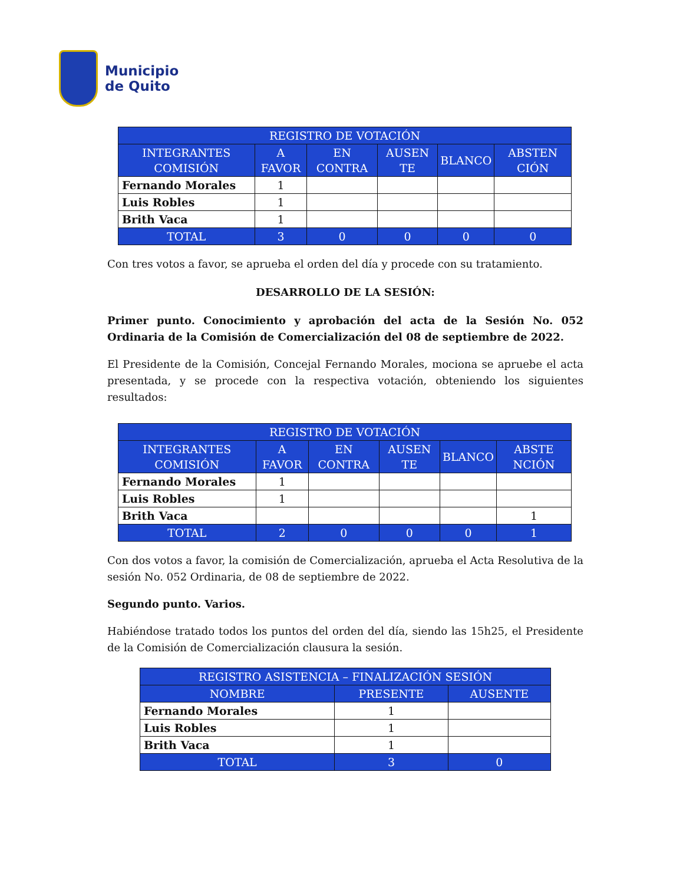Municipio
de Quito
| REGISTRO DE VOTACIÓN | | | | | |
| --- | --- | --- | --- | --- | --- |
| INTEGRANTES COMISIÓN | A FAVOR | EN CONTRA | AUSEN TE | BLANCO | ABSTEN CIÓN |
| Fernando Morales | 1 | | | | |
| Luis Robles | 1 | | | | |
| Brith Vaca | 1 | | | | |
| TOTAL | 3 | 0 | 0 | 0 | 0 |
Con tres votos a favor, se aprueba el orden del día y procede con su tratamiento.
DESARROLLO DE LA SESIÓN:
Primer punto. Conocimiento y aprobación del acta de la Sesión No. 052 Ordinaria de la Comisión de Comercialización del 08 de septiembre de 2022.
El Presidente de la Comisión, Concejal Fernando Morales, mociona se apruebe el acta presentada, y se procede con la respectiva votación, obteniendo los siguientes resultados:
| REGISTRO DE VOTACIÓN | | | | | |
| --- | --- | --- | --- | --- | --- |
| INTEGRANTES COMISIÓN | A FAVOR | EN CONTRA | AUSEN TE | BLANCO | ABSTE NCIÓN |
| Fernando Morales | 1 | | | | |
| Luis Robles | 1 | | | | |
| Brith Vaca | | | | | 1 |
| TOTAL | 2 | 0 | 0 | 0 | 1 |
Con dos votos a favor, la comisión de Comercialización, aprueba el Acta Resolutiva de la sesión No. 052 Ordinaria, de 08 de septiembre de 2022.
Segundo punto. Varios.
Habiéndose tratado todos los puntos del orden del día, siendo las 15h25, el Presidente de la Comisión de Comercialización clausura la sesión.
| REGISTRO ASISTENCIA – FINALIZACIÓN SESIÓN | | |
| --- | --- | --- |
| NOMBRE | PRESENTE | AUSENTE |
| Fernando Morales | 1 | |
| Luis Robles | 1 | |
| Brith Vaca | 1 | |
| TOTAL | 3 | 0 |